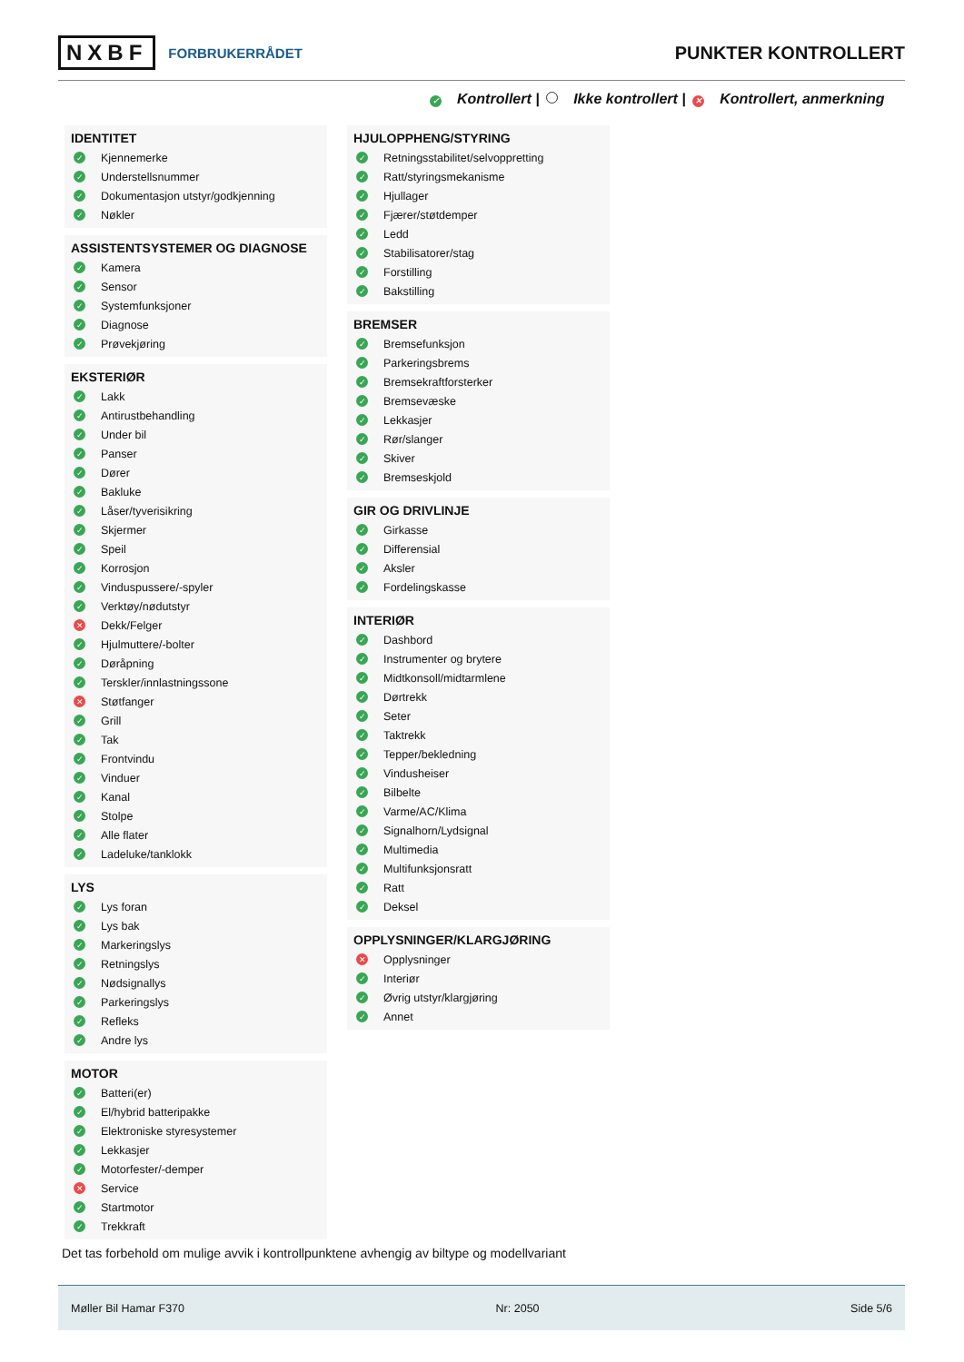NXBF FORBRUKERRÅDET
PUNKTER KONTROLLERT
✓ Kontrollert | Ikke kontrollert | ✕ Kontrollert, anmerkning
IDENTITET
✓ Kjennemerke
✓ Understellsnummer
✓ Dokumentasjon utstyr/godkjenning
✓ Nøkler
ASSISTENTSYSTEMER OG DIAGNOSE
✓ Kamera
✓ Sensor
✓ Systemfunksjoner
✓ Diagnose
✓ Prøvekjøring
EKSTERIØR
✓ Lakk
✓ Antirustbehandling
✓ Under bil
✓ Panser
✓ Dører
✓ Bakluke
✓ Låser/tyverisikring
✓ Skjermer
✓ Speil
✓ Korrosjon
✓ Vinduspussere/-spyler
✓ Verktøy/nødutstyr
✕ Dekk/Felger
✓ Hjulmuttere/-bolter
✓ Døråpning
✓ Terskler/innlastningssone
✕ Støtfanger
✓ Grill
✓ Tak
✓ Frontvindu
✓ Vinduer
✓ Kanal
✓ Stolpe
✓ Alle flater
✓ Ladeluke/tanklokk
LYS
✓ Lys foran
✓ Lys bak
✓ Markeringslys
✓ Retningslys
✓ Nødsignallys
✓ Parkeringslys
✓ Refleks
✓ Andre lys
MOTOR
✓ Batteri(er)
✓ El/hybrid batteripakke
✓ Elektroniske styresystemer
✓ Lekkasjer
✓ Motorfester/-demper
✕ Service
✓ Startmotor
✓ Trekkraft
HJULOPPHENG/STYRING
✓ Retningsstabilitet/selvoppretting
✓ Ratt/styringsmekanisme
✓ Hjullager
✓ Fjærer/støtdemper
✓ Ledd
✓ Stabilisatorer/stag
✓ Forstilling
✓ Bakstilling
BREMSER
✓ Bremsefunksjon
✓ Parkeringsbrems
✓ Bremsekraftforsterker
✓ Bremsevæske
✓ Lekkasjer
✓ Rør/slanger
✓ Skiver
✓ Bremseskjold
GIR OG DRIVLINJE
✓ Girkasse
✓ Differensial
✓ Aksler
✓ Fordelingskasse
INTERIØR
✓ Dashbord
✓ Instrumenter og brytere
✓ Midtkonsoll/midtarmlene
✓ Dørtrekk
✓ Seter
✓ Taktrekk
✓ Tepper/bekledning
✓ Vindusheiser
✓ Bilbelte
✓ Varme/AC/Klima
✓ Signalhorn/Lydsignal
✓ Multimedia
✓ Multifunksjonsratt
✓ Ratt
✓ Deksel
OPPLYSNINGER/KLARGJØRING
✕ Opplysninger
✓ Interiør
✓ Øvrig utstyr/klargjøring
✓ Annet
Det tas forbehold om mulige avvik i kontrollpunktene avhengig av biltype og modellvariant
Møller Bil Hamar F370 Nr: 2050 Side 5/6